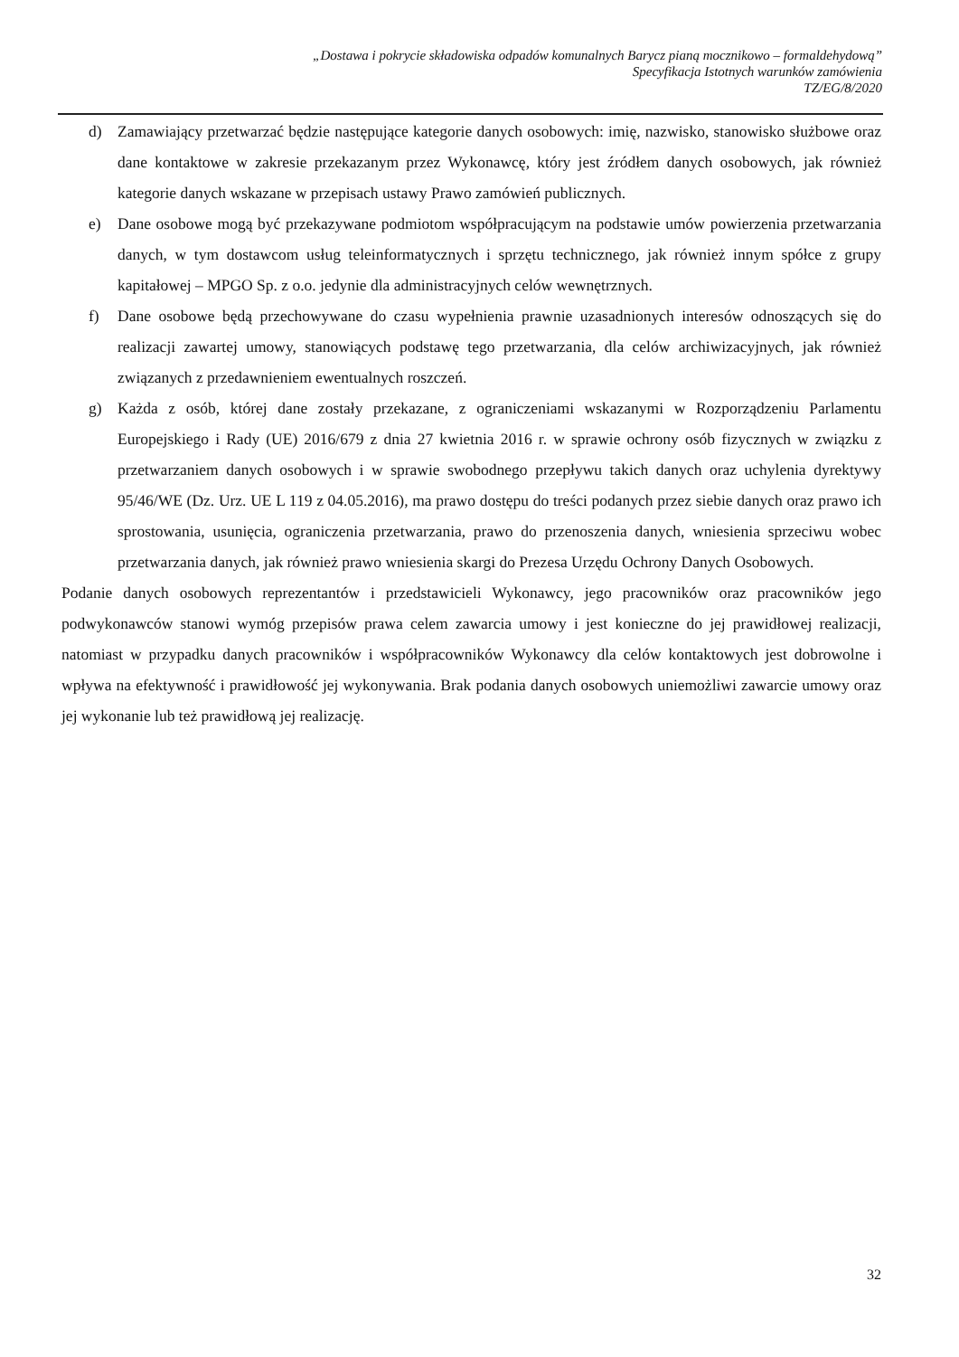„Dostawa i pokrycie składowiska odpadów komunalnych Barycz pianą mocznikowo – formaldehydową”
Specyfikacja Istotnych warunków zamówienia
TZ/EG/8/2020
d) Zamawiający przetwarzać będzie następujące kategorie danych osobowych: imię, nazwisko, stanowisko służbowe oraz dane kontaktowe w zakresie przekazanym przez Wykonawcę, który jest źródłem danych osobowych, jak również kategorie danych wskazane w przepisach ustawy Prawo zamówień publicznych.
e) Dane osobowe mogą być przekazywane podmiotom współpracującym na podstawie umów powierzenia przetwarzania danych, w tym dostawcom usług teleinformatycznych i sprzętu technicznego, jak również innym spółce z grupy kapitałowej – MPGO Sp. z o.o. jedynie dla administracyjnych celów wewnętrznych.
f) Dane osobowe będą przechowywane do czasu wypełnienia prawnie uzasadnionych interesów odnoszących się do realizacji zawartej umowy, stanowiących podstawę tego przetwarzania, dla celów archiwizacyjnych, jak również związanych z przedawnieniem ewentualnych roszczeń.
g) Każda z osób, której dane zostały przekazane, z ograniczeniami wskazanymi w Rozporządzeniu Parlamentu Europejskiego i Rady (UE) 2016/679 z dnia 27 kwietnia 2016 r. w sprawie ochrony osób fizycznych w związku z przetwarzaniem danych osobowych i w sprawie swobodnego przepływu takich danych oraz uchylenia dyrektywy 95/46/WE (Dz. Urz. UE L 119 z 04.05.2016), ma prawo dostępu do treści podanych przez siebie danych oraz prawo ich sprostowania, usunięcia, ograniczenia przetwarzania, prawo do przenoszenia danych, wniesienia sprzeciwu wobec przetwarzania danych, jak również prawo wniesienia skargi do Prezesa Urzędu Ochrony Danych Osobowych.
Podanie danych osobowych reprezentantów i przedstawicieli Wykonawcy, jego pracowników oraz pracowników jego podwykonawców stanowi wymóg przepisów prawa celem zawarcia umowy i jest konieczne do jej prawidłowej realizacji, natomiast w przypadku danych pracowników i współpracowników Wykonawcy dla celów kontaktowych jest dobrowolne i wpływa na efektywność i prawidłowość jej wykonywania. Brak podania danych osobowych uniemożliwi zawarcie umowy oraz jej wykonanie lub też prawidłową jej realizację.
32